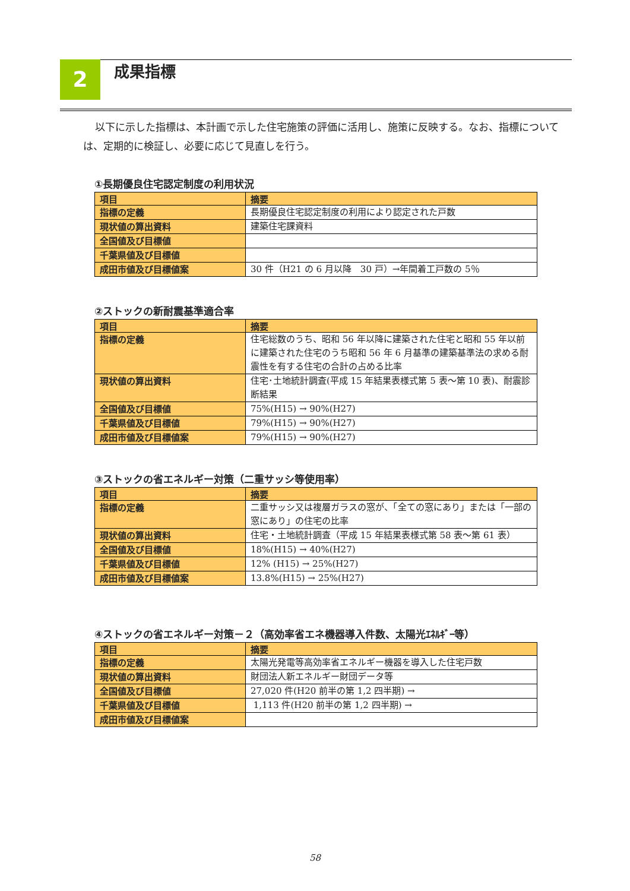2 成果指標
以下に示した指標は、本計画で示した住宅施策の評価に活用し、施策に反映する。なお、指標については、定期的に検証し、必要に応じて見直しを行う。
①長期優良住宅認定制度の利用状況
| 項目 | 摘要 |
| --- | --- |
| 指標の定義 | 長期優良住宅認定制度の利用により認定された戸数 |
| 現状値の算出資料 | 建築住宅課資料 |
| 全国値及び目標値 | |
| 千葉県値及び目標値 | |
| 成田市値及び目標値案 | 30 件（H21 の 6 月以降 30 戸）→年間着工戸数の 5％ |
②ストックの新耐震基準適合率
| 項目 | 摘要 |
| --- | --- |
| 指標の定義 | 住宅総数のうち、昭和 56 年以降に建築された住宅と昭和 55 年以前に建築された住宅のうち昭和 56 年 6 月基準の建築基準法の求める耐震性を有する住宅の合計の占める比率 |
| 現状値の算出資料 | 住宅･土地統計調査(平成 15 年結果表様式第 5 表～第 10 表)、耐震診断結果 |
| 全国値及び目標値 | 75%(H15) → 90%(H27) |
| 千葉県値及び目標値 | 79%(H15) → 90%(H27) |
| 成田市値及び目標値案 | 79%(H15) → 90%(H27) |
③ストックの省エネルギー対策（二重サッシ等使用率）
| 項目 | 摘要 |
| --- | --- |
| 指標の定義 | 二重サッシ又は複層ガラスの窓が、「全ての窓にあり」または「一部の窓にあり」の住宅の比率 |
| 現状値の算出資料 | 住宅・土地統計調査（平成 15 年結果表様式第 58 表～第 61 表） |
| 全国値及び目標値 | 18%(H15) → 40%(H27) |
| 千葉県値及び目標値 | 12% (H15) → 25%(H27) |
| 成田市値及び目標値案 | 13.8%(H15) → 25%(H27) |
④ストックの省エネルギー対策－２（高効率省エネ機器導入件数、太陽光ｴﾈﾙｷﾞｰ等）
| 項目 | 摘要 |
| --- | --- |
| 指標の定義 | 太陽光発電等高効率省エネルギー機器を導入した住宅戸数 |
| 現状値の算出資料 | 財団法人新エネルギー財団データ等 |
| 全国値及び目標値 | 27,020 件(H20 前半の第 1,2 四半期) → |
| 千葉県値及び目標値 | 1,113 件(H20 前半の第 1,2 四半期) → |
| 成田市値及び目標値案 | |
58